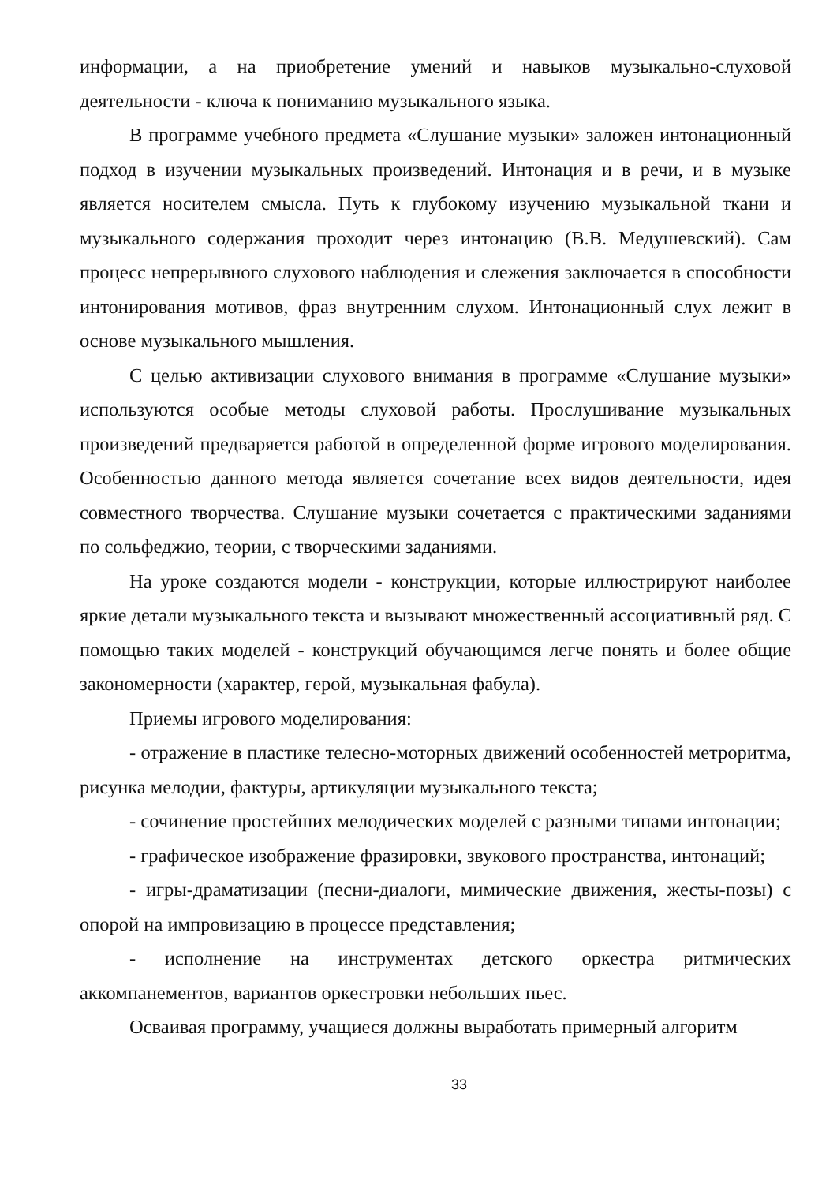информации, а на приобретение умений и навыков музыкально-слуховой деятельности - ключа к пониманию музыкального языка.
В программе учебного предмета «Слушание музыки» заложен интонационный подход в изучении музыкальных произведений. Интонация и в речи, и в музыке является носителем смысла. Путь к глубокому изучению музыкальной ткани и музыкального содержания проходит через интонацию (В.В. Медушевский). Сам процесс непрерывного слухового наблюдения и слежения заключается в способности интонирования мотивов, фраз внутренним слухом. Интонационный слух лежит в основе музыкального мышления.
С целью активизации слухового внимания в программе «Слушание музыки» используются особые методы слуховой работы. Прослушивание музыкальных произведений предваряется работой в определенной форме игрового моделирования. Особенностью данного метода является сочетание всех видов деятельности, идея совместного творчества. Слушание музыки сочетается с практическими заданиями по сольфеджио, теории, с творческими заданиями.
На уроке создаются модели - конструкции, которые иллюстрируют наиболее яркие детали музыкального текста и вызывают множественный ассоциативный ряд. С помощью таких моделей - конструкций обучающимся легче понять и более общие закономерности (характер, герой, музыкальная фабула).
Приемы игрового моделирования:
- отражение в пластике телесно-моторных движений особенностей метроритма, рисунка мелодии, фактуры, артикуляции музыкального текста;
- сочинение простейших мелодических моделей с разными типами интонации;
- графическое изображение фразировки, звукового пространства, интонаций;
- игры-драматизации (песни-диалоги, мимические движения, жесты-позы) с опорой на импровизацию в процессе представления;
- исполнение на инструментах детского оркестра ритмических аккомпанементов, вариантов оркестровки небольших пьес.
Осваивая программу, учащиеся должны выработать примерный алгоритм
33